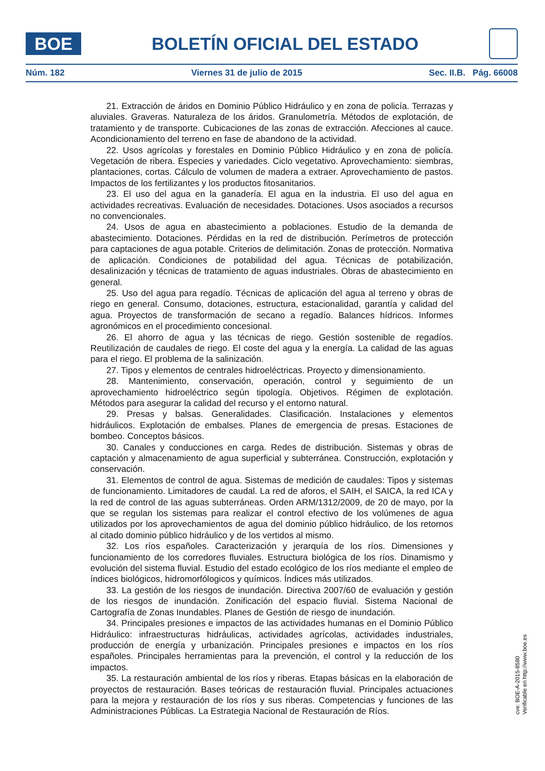BOE
BOLETÍN OFICIAL DEL ESTADO
Núm. 182 Viernes 31 de julio de 2015 Sec. II.B. Pág. 66008
21. Extracción de áridos en Dominio Público Hidráulico y en zona de policía. Terrazas y aluviales. Graveras. Naturaleza de los áridos. Granulometría. Métodos de explotación, de tratamiento y de transporte. Cubicaciones de las zonas de extracción. Afecciones al cauce. Acondicionamiento del terreno en fase de abandono de la actividad.
22. Usos agrícolas y forestales en Dominio Público Hidráulico y en zona de policía. Vegetación de ribera. Especies y variedades. Ciclo vegetativo. Aprovechamiento: siembras, plantaciones, cortas. Cálculo de volumen de madera a extraer. Aprovechamiento de pastos. Impactos de los fertilizantes y los productos fitosanitarios.
23. El uso del agua en la ganadería. El agua en la industria. El uso del agua en actividades recreativas. Evaluación de necesidades. Dotaciones. Usos asociados a recursos no convencionales.
24. Usos de agua en abastecimiento a poblaciones. Estudio de la demanda de abastecimiento. Dotaciones. Pérdidas en la red de distribución. Perímetros de protección para captaciones de agua potable. Criterios de delimitación. Zonas de protección. Normativa de aplicación. Condiciones de potabilidad del agua. Técnicas de potabilización, desalinización y técnicas de tratamiento de aguas industriales. Obras de abastecimiento en general.
25. Uso del agua para regadío. Técnicas de aplicación del agua al terreno y obras de riego en general. Consumo, dotaciones, estructura, estacionalidad, garantía y calidad del agua. Proyectos de transformación de secano a regadío. Balances hídricos. Informes agronómicos en el procedimiento concesional.
26. El ahorro de agua y las técnicas de riego. Gestión sostenible de regadíos. Reutilización de caudales de riego. El coste del agua y la energía. La calidad de las aguas para el riego. El problema de la salinización.
27. Tipos y elementos de centrales hidroeléctricas. Proyecto y dimensionamiento.
28. Mantenimiento, conservación, operación, control y seguimiento de un aprovechamiento hidroeléctrico según tipología. Objetivos. Régimen de explotación. Métodos para asegurar la calidad del recurso y el entorno natural.
29. Presas y balsas. Generalidades. Clasificación. Instalaciones y elementos hidráulicos. Explotación de embalses. Planes de emergencia de presas. Estaciones de bombeo. Conceptos básicos.
30. Canales y conducciones en carga. Redes de distribución. Sistemas y obras de captación y almacenamiento de agua superficial y subterránea. Construcción, explotación y conservación.
31. Elementos de control de agua. Sistemas de medición de caudales: Tipos y sistemas de funcionamiento. Limitadores de caudal. La red de aforos, el SAIH, el SAICA, la red ICA y la red de control de las aguas subterráneas. Orden ARM/1312/2009, de 20 de mayo, por la que se regulan los sistemas para realizar el control efectivo de los volúmenes de agua utilizados por los aprovechamientos de agua del dominio público hidráulico, de los retornos al citado dominio público hidráulico y de los vertidos al mismo.
32. Los ríos españoles. Caracterización y jerarquía de los ríos. Dimensiones y funcionamiento de los corredores fluviales. Estructura biológica de los ríos. Dinamismo y evolución del sistema fluvial. Estudio del estado ecológico de los ríos mediante el empleo de índices biológicos, hidromorfólogicos y químicos. Índices más utilizados.
33. La gestión de los riesgos de inundación. Directiva 2007/60 de evaluación y gestión de los riesgos de inundación. Zonificación del espacio fluvial. Sistema Nacional de Cartografía de Zonas Inundables. Planes de Gestión de riesgo de inundación.
34. Principales presiones e impactos de las actividades humanas en el Dominio Público Hidráulico: infraestructuras hidráulicas, actividades agrícolas, actividades industriales, producción de energía y urbanización. Principales presiones e impactos en los ríos españoles. Principales herramientas para la prevención, el control y la reducción de los impactos.
35. La restauración ambiental de los ríos y riberas. Etapas básicas en la elaboración de proyectos de restauración. Bases teóricas de restauración fluvial. Principales actuaciones para la mejora y restauración de los ríos y sus riberas. Competencias y funciones de las Administraciones Públicas. La Estrategia Nacional de Restauración de Ríos.
cve: BOE-A-2015-8580
Verificable en http://www.boe.es